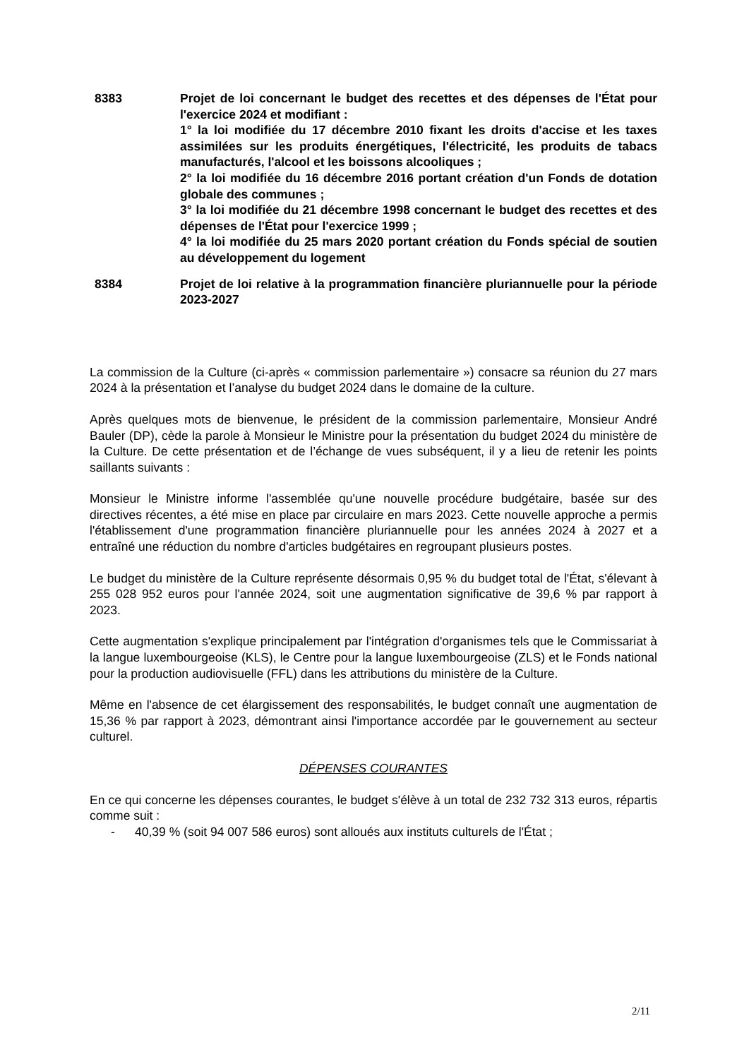8383 Projet de loi concernant le budget des recettes et des dépenses de l'État pour l'exercice 2024 et modifiant :
1° la loi modifiée du 17 décembre 2010 fixant les droits d'accise et les taxes assimilées sur les produits énergétiques, l'électricité, les produits de tabacs manufacturés, l'alcool et les boissons alcooliques ;
2° la loi modifiée du 16 décembre 2016 portant création d'un Fonds de dotation globale des communes ;
3° la loi modifiée du 21 décembre 1998 concernant le budget des recettes et des dépenses de l'État pour l'exercice 1999 ;
4° la loi modifiée du 25 mars 2020 portant création du Fonds spécial de soutien au développement du logement
8384 Projet de loi relative à la programmation financière pluriannuelle pour la période 2023-2027
La commission de la Culture (ci-après « commission parlementaire ») consacre sa réunion du 27 mars 2024 à la présentation et l’analyse du budget 2024 dans le domaine de la culture.
Après quelques mots de bienvenue, le président de la commission parlementaire, Monsieur André Bauler (DP), cède la parole à Monsieur le Ministre pour la présentation du budget 2024 du ministère de la Culture. De cette présentation et de l’échange de vues subséquent, il y a lieu de retenir les points saillants suivants :
Monsieur le Ministre informe l'assemblée qu'une nouvelle procédure budgétaire, basée sur des directives récentes, a été mise en place par circulaire en mars 2023. Cette nouvelle approche a permis l'établissement d'une programmation financière pluriannuelle pour les années 2024 à 2027 et a entraîné une réduction du nombre d'articles budgétaires en regroupant plusieurs postes.
Le budget du ministère de la Culture représente désormais 0,95 % du budget total de l'État, s'élevant à 255 028 952 euros pour l'année 2024, soit une augmentation significative de 39,6 % par rapport à 2023.
Cette augmentation s'explique principalement par l'intégration d'organismes tels que le Commissariat à la langue luxembourgeoise (KLS), le Centre pour la langue luxembourgeoise (ZLS) et le Fonds national pour la production audiovisuelle (FFL) dans les attributions du ministère de la Culture.
Même en l'absence de cet élargissement des responsabilités, le budget connaît une augmentation de 15,36 % par rapport à 2023, démontrant ainsi l'importance accordée par le gouvernement au secteur culturel.
DÉPENSES COURANTES
En ce qui concerne les dépenses courantes, le budget s'élève à un total de 232 732 313 euros, répartis comme suit :
- 40,39 % (soit 94 007 586 euros) sont alloués aux instituts culturels de l'État ;
2/11